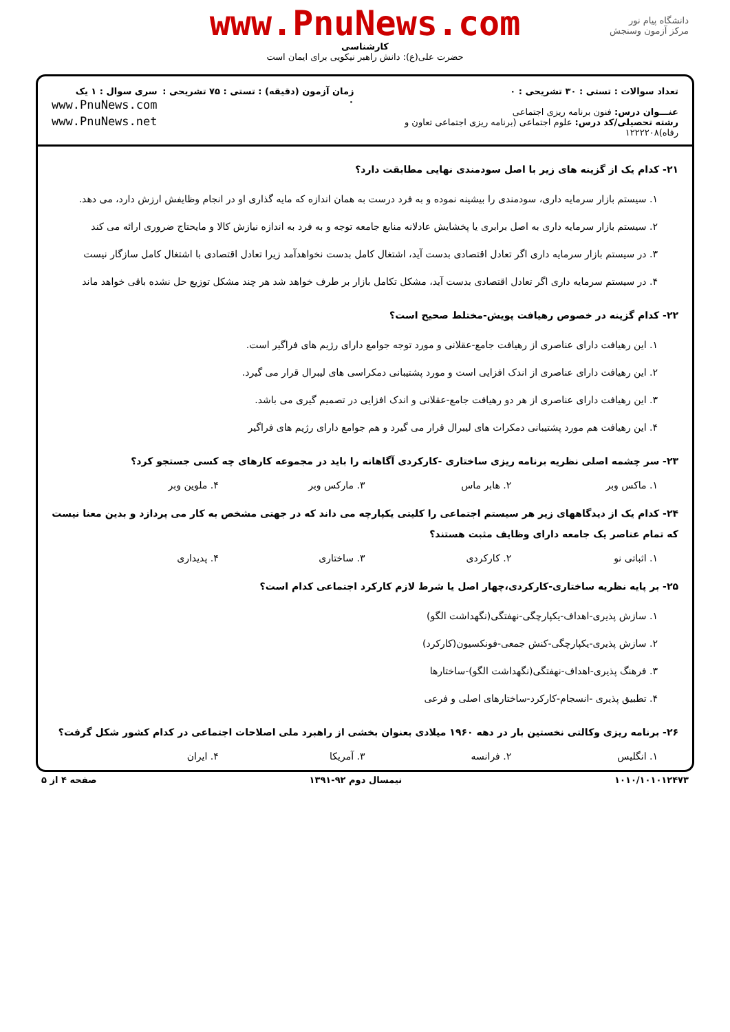دانشگاه پیام نور
مرکز آزمون وسنجش
www.PnuNews.com
کارشناسی
حضرت علی(ع): دانش راهبر نیکویی برای ایمان است
تعداد سوالات : تستی : ۳۰ تشریحی : ۰
عنـــوان درس: فنون برنامه ریزی اجتماعی
رشته تحصیلی/کد درس: علوم اجتماعی (برنامه ریزی اجتماعی تعاون و رفاه)۱۲۲۲۲۰۸
زمان آزمون (دقیقه) : تستی : ۷۵ تشریحی : ۰
سری سوال : ۱ یک
www.PnuNews.com
www.PnuNews.net
۲۱- کدام یک از گزینه های زیر با اصل سودمندی نهایی مطابقت دارد؟
۱. سیستم بازار سرمایه داری، سودمندی را بیشینه نموده و به فرد درست به همان اندازه که مایه گذاری او در انجام وظایفش ارزش دارد، می دهد.
۲. سیستم بازار سرمایه داری به اصل برابری یا پخشایش عادلانه منابع جامعه توجه و به فرد به اندازه نیازش کالا و مایحتاج ضروری ارائه می کند
۳. در سیستم بازار سرمایه داری اگر تعادل اقتصادی بدست آید، اشتغال کامل بدست نخواهدآمد زیرا تعادل اقتصادی با اشتغال کامل سازگار نیست
۴. در سیستم سرمایه داری اگر تعادل اقتصادی بدست آید، مشکل تکامل بازار بر طرف خواهد شد هر چند مشکل توزیع حل نشده باقی خواهد ماند
۲۲- کدام گزینه در خصوص رهیافت پویش-مختلط صحیح است؟
۱. این رهیافت دارای عناصری از رهیافت جامع-عقلانی و مورد توجه جوامع دارای رژیم های فراگیر است.
۲. این رهیافت دارای عناصری از اندک افزایی است و مورد پشتیبانی دمکراسی های لیبرال قرار می گیرد.
۳. این رهیافت دارای عناصری از هر دو رهیافت جامع-عقلانی و اندک افزایی در تصمیم گیری می باشد.
۴. این رهیافت هم مورد پشتیبانی دمکرات های لیبرال قرار می گیرد و هم جوامع دارای رژیم های فراگیر
۲۳- سر چشمه اصلی نظریه برنامه ریزی ساختاری -کارکردی آگاهانه را باید در مجموعه کارهای چه کسی جستجو کرد؟
۱. ماکس وبر ۲. هابر ماس ۳. مارکس وبر ۴. ملوین وبر
۲۴- کدام یک از دیدگاههای زیر هر سیستم اجتماعی را کلیتی یکپارچه می داند که در جهتی مشخص به کار می پردازد و بدین معنا نیست که تمام عناصر یک جامعه دارای وظایف مثبت هستند؟
۱. اثباتی نو ۲. کارکردی ۳. ساختاری ۴. پدیداری
۲۵- بر پایه نظریه ساختاری-کارکردی،چهار اصل یا شرط لازم کارکرد اجتماعی کدام است؟
۱. سازش پذیری-اهداف-یکپارچگی-نهفتگی(نگهداشت الگو)
۲. سازش پذیری-یکپارچگی-کنش جمعی-فونکسیون(کارکرد)
۳. فرهنگ پذیری-اهداف-نهفتگی(نگهداشت الگو)-ساختارها
۴. تطبیق پذیری -انسجام-کارکرد-ساختارهای اصلی و فرعی
۲۶- برنامه ریزی وکالتی نخستین بار در دهه ۱۹۶۰ میلادی بعنوان بخشی از راهبرد ملی اصلاحات اجتماعی در کدام کشور شکل گرفت؟
۱. انگلیس ۲. فرانسه ۳. آمریکا ۴. ایران
۱۰۱۰/۱۰۱۰۱۲۴۷۳ نیمسال دوم ۹۲-۱۳۹۱ صفحه ۴ از ۵